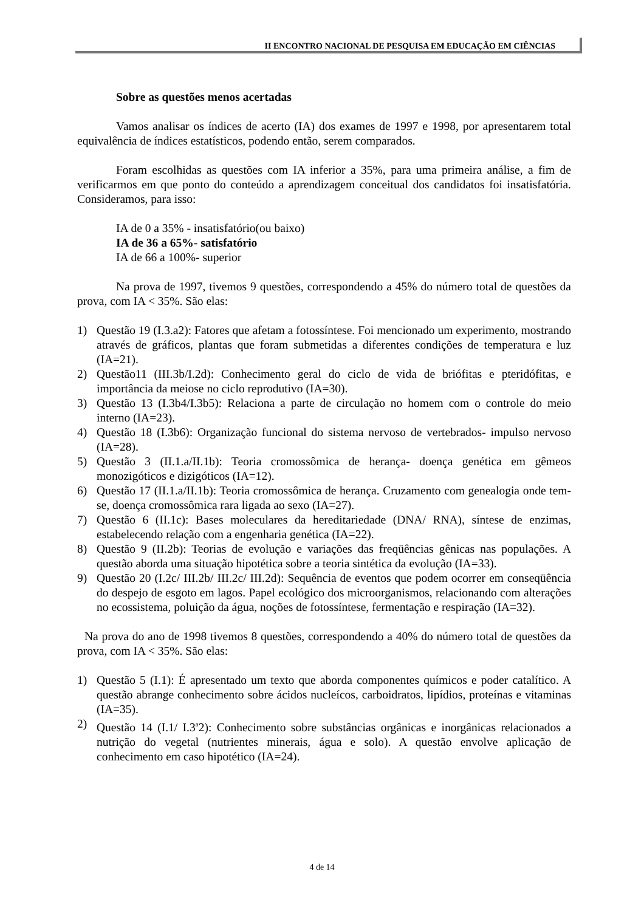II ENCONTRO NACIONAL DE PESQUISA EM EDUCAÇÃO EM CIÊNCIAS
Sobre as questões menos acertadas
Vamos analisar os índices de acerto (IA) dos exames de 1997 e 1998, por apresentarem total equivalência de índices estatísticos, podendo então, serem comparados.
Foram escolhidas as questões com IA inferior a 35%, para uma primeira análise, a fim de verificarmos em que ponto do conteúdo a aprendizagem conceitual dos candidatos foi insatisfatória. Consideramos, para isso:
IA de 0 a 35% - insatisfatório(ou baixo)
IA de 36 a 65%- satisfatório
IA de 66 a 100%- superior
Na prova de 1997, tivemos 9 questões, correspondendo a 45% do número total de questões da prova, com IA < 35%. São elas:
1) Questão 19 (I.3.a2): Fatores que afetam a fotossíntese. Foi mencionado um experimento, mostrando através de gráficos, plantas que foram submetidas a diferentes condições de temperatura e luz (IA=21).
2) Questão11 (III.3b/I.2d): Conhecimento geral do ciclo de vida de briófitas e pteridófitas, e importância da meiose no ciclo reprodutivo (IA=30).
3) Questão 13 (I.3b4/I.3b5): Relaciona a parte de circulação no homem com o controle do meio interno (IA=23).
4) Questão 18 (I.3b6): Organização funcional do sistema nervoso de vertebrados- impulso nervoso (IA=28).
5) Questão 3 (II.1.a/II.1b): Teoria cromossômica de herança- doença genética em gêmeos monozigóticos e dizigóticos (IA=12).
6) Questão 17 (II.1.a/II.1b): Teoria cromossômica de herança. Cruzamento com genealogia onde tem-se, doença cromossômica rara ligada ao sexo (IA=27).
7) Questão 6 (II.1c): Bases moleculares da hereditariedade (DNA/ RNA), síntese de enzimas, estabelecendo relação com a engenharia genética (IA=22).
8) Questão 9 (II.2b): Teorias de evolução e variações das freqüências gênicas nas populações. A questão aborda uma situação hipotética sobre a teoria sintética da evolução (IA=33).
9) Questão 20 (I.2c/ III.2b/ III.2c/ III.2d): Sequência de eventos que podem ocorrer em conseqüência do despejo de esgoto em lagos. Papel ecológico dos microorganismos, relacionando com alterações no ecossistema, poluição da água, noções de fotossíntese, fermentação e respiração (IA=32).
Na prova do ano de 1998 tivemos 8 questões, correspondendo a 40% do número total de questões da prova, com IA < 35%. São elas:
1) Questão 5 (I.1): É apresentado um texto que aborda componentes químicos e poder catalítico. A questão abrange conhecimento sobre ácidos nucleícos, carboidratos, lipídios, proteínas e vitaminas (IA=35).
2) Questão 14 (I.1/ I.3<sup>a</sup>2): Conhecimento sobre substâncias orgânicas e inorgânicas relacionados a nutrição do vegetal (nutrientes minerais, água e solo). A questão envolve aplicação de conhecimento em caso hipotético (IA=24).
4 de 14